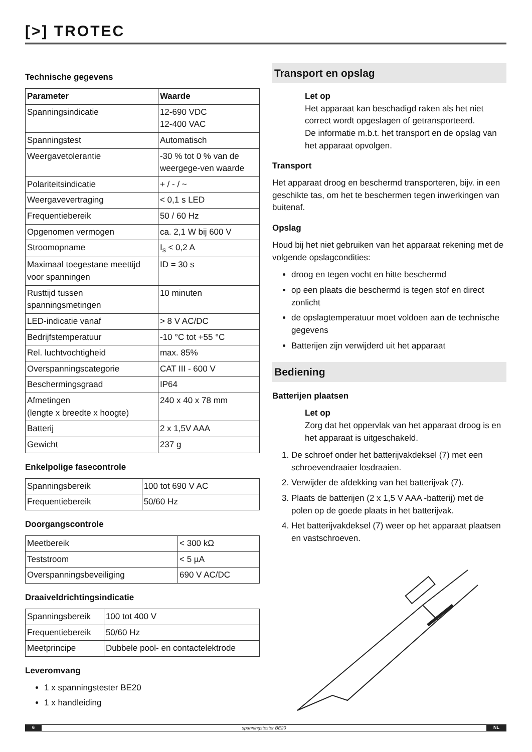[>] TROTEC
Technische gegevens
| Parameter | Waarde |
| --- | --- |
| Spanningsindicatie | 12-690 VDC 12-400 VAC |
| Spanningstest | Automatisch |
| Weergavetolerantie | -30 % tot 0 % van de weergege-ven waarde |
| Polariteitsindicatie | + / - / ~ |
| Weergavevertraging | < 0,1 s LED |
| Frequentiebereik | 50 / 60 Hz |
| Opgenomen vermogen | ca. 2,1 W bij 600 V |
| Stroomopname | I<sub>s</sub> < 0,2 A |
| Maximaal toegestane meettijd voor spanningen | ID = 30 s |
| Rusttijd tussen spanningsmetingen | 10 minuten |
| LED-indicatie vanaf | > 8 V AC/DC |
| Bedrijfstemperatuur | -10 °C tot +55 °C |
| Rel. luchtvochtigheid | max. 85% |
| Overspanningscategorie | CAT III - 600 V |
| Beschermingsgraad | IP64 |
| Afmetingen (lengte x breedte x hoogte) | 240 x 40 x 78 mm |
| Batterij | 2 x 1,5V AAA |
| Gewicht | 237 g |
Enkelpolige fasecontrole
| Spanningsbereik | 100 tot 690 V AC |
| Frequentiebereik | 50/60 Hz |
Doorgangscontrole
| Meetbereik | < 300 kΩ |
| Teststroom | < 5 µA |
| Overspanningsbeveiliging | 690 V AC/DC |
Draaiveldrichtingsindicatie
| Spanningsbereik | 100 tot 400 V |
| Frequentiebereik | 50/60 Hz |
| Meetprincipe | Dubbele pool- en contactelektrode |
Leveromvang
1 x spanningstester BE20
1 x handleiding
Transport en opslag
Let op
Het apparaat kan beschadigd raken als het niet correct wordt opgeslagen of getransporteerd.
De informatie m.b.t. het transport en de opslag van het apparaat opvolgen.
Transport
Het apparaat droog en beschermd transporteren, bijv. in een geschikte tas, om het te beschermen tegen inwerkingen van buitenaf.
Opslag
Houd bij het niet gebruiken van het apparaat rekening met de volgende opslagcondities:
droog en tegen vocht en hitte beschermd
op een plaats die beschermd is tegen stof en direct zonlicht
de opslagtemperatuur moet voldoen aan de technische gegevens
Batterijen zijn verwijderd uit het apparaat
Bediening
Batterijen plaatsen
Let op
Zorg dat het oppervlak van het apparaat droog is en het apparaat is uitgeschakeld.
1. De schroef onder het batterijvakdeksel (7) met een schroevendraaier losdraaien.
2. Verwijder de afdekking van het batterijvak (7).
3. Plaats de batterijen (2 x 1,5 V AAA -batterij) met de polen op de goede plaats in het batterijvak.
4. Het batterijvakdeksel (7) weer op het apparaat plaatsen en vastschroeven.
6 spanningstester BE20 NL